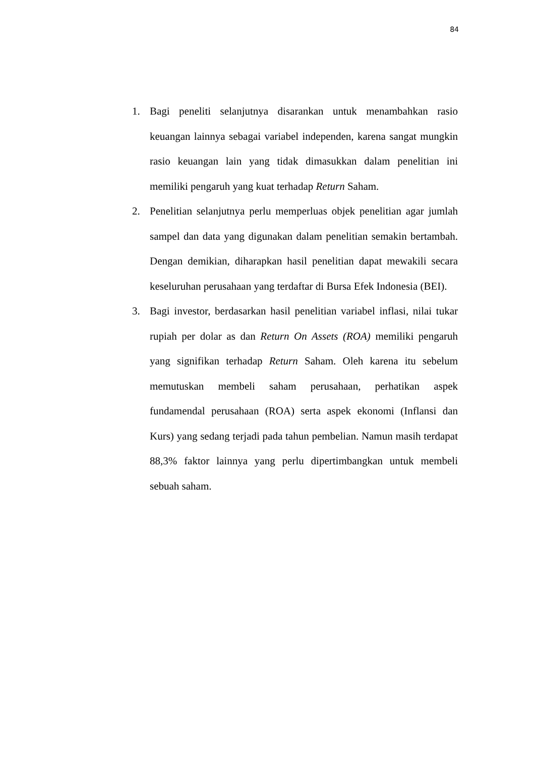84
1. Bagi peneliti selanjutnya disarankan untuk menambahkan rasio keuangan lainnya sebagai variabel independen, karena sangat mungkin rasio keuangan lain yang tidak dimasukkan dalam penelitian ini memiliki pengaruh yang kuat terhadap Return Saham.
2. Penelitian selanjutnya perlu memperluas objek penelitian agar jumlah sampel dan data yang digunakan dalam penelitian semakin bertambah. Dengan demikian, diharapkan hasil penelitian dapat mewakili secara keseluruhan perusahaan yang terdaftar di Bursa Efek Indonesia (BEI).
3. Bagi investor, berdasarkan hasil penelitian variabel inflasi, nilai tukar rupiah per dolar as dan Return On Assets (ROA) memiliki pengaruh yang signifikan terhadap Return Saham. Oleh karena itu sebelum memutuskan membeli saham perusahaan, perhatikan aspek fundamendal perusahaan (ROA) serta aspek ekonomi (Inflansi dan Kurs) yang sedang terjadi pada tahun pembelian. Namun masih terdapat 88,3% faktor lainnya yang perlu dipertimbangkan untuk membeli sebuah saham.